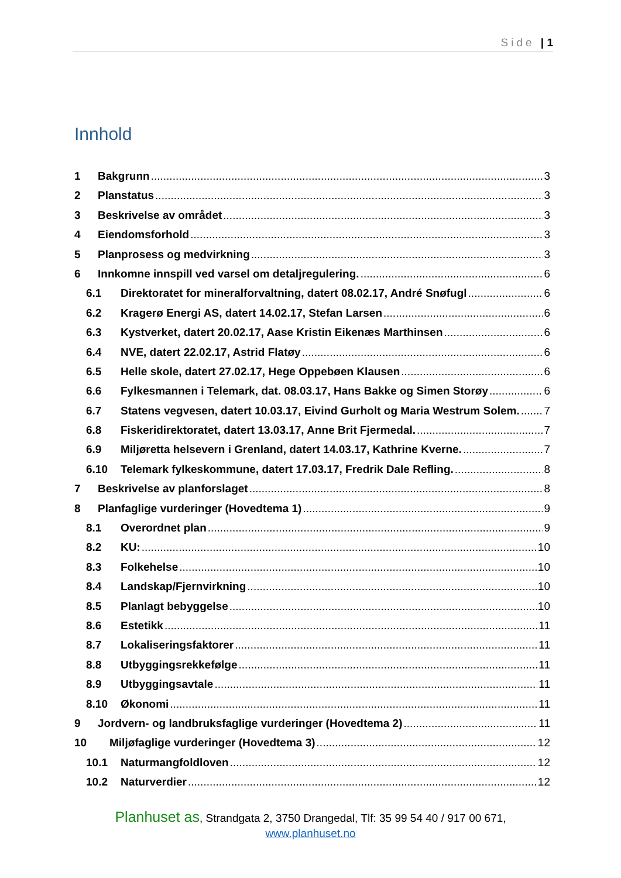Side | 1
Innhold
1 Bakgrunn 3
2 Planstatus 3
3 Beskrivelse av området 3
4 Eiendomsforhold 3
5 Planprosess og medvirkning 3
6 Innkomne innspill ved varsel om detaljregulering. 6
6.1 Direktoratet for mineralforvaltning, datert 08.02.17, André Snøfugl 6
6.2 Kragerø Energi AS, datert 14.02.17, Stefan Larsen 6
6.3 Kystverket, datert 20.02.17, Aase Kristin Eikenæs Marthinsen 6
6.4 NVE, datert 22.02.17, Astrid Flatøy 6
6.5 Helle skole, datert 27.02.17, Hege Oppebøen Klausen 6
6.6 Fylkesmannen i Telemark, dat. 08.03.17, Hans Bakke og Simen Storøy 6
6.7 Statens vegvesen, datert 10.03.17, Eivind Gurholt og Maria Westrum Solem. 7
6.8 Fiskeridirektoratet, datert 13.03.17, Anne Brit Fjermedal. 7
6.9 Miljøretta helsevern i Grenland, datert 14.03.17, Kathrine Kverne. 7
6.10 Telemark fylkeskommune, datert 17.03.17, Fredrik Dale Refling. 8
7 Beskrivelse av planforslaget 8
8 Planfaglige vurderinger (Hovedtema 1) 9
8.1 Overordnet plan 9
8.2 KU: 10
8.3 Folkehelse 10
8.4 Landskap/Fjernvirkning 10
8.5 Planlagt bebyggelse 10
8.6 Estetikk 11
8.7 Lokaliseringsfaktorer 11
8.8 Utbyggingsrekkefølge 11
8.9 Utbyggingsavtale 11
8.10 Økonomi 11
9 Jordvern- og landbruksfaglige vurderinger (Hovedtema 2) 11
10 Miljøfaglige vurderinger (Hovedtema 3) 12
10.1 Naturmangfoldloven 12
10.2 Naturverdier 12
Planhuset as, Strandgata 2, 3750 Drangedal, Tlf: 35 99 54 40 / 917 00 671,
www.planhuset.no